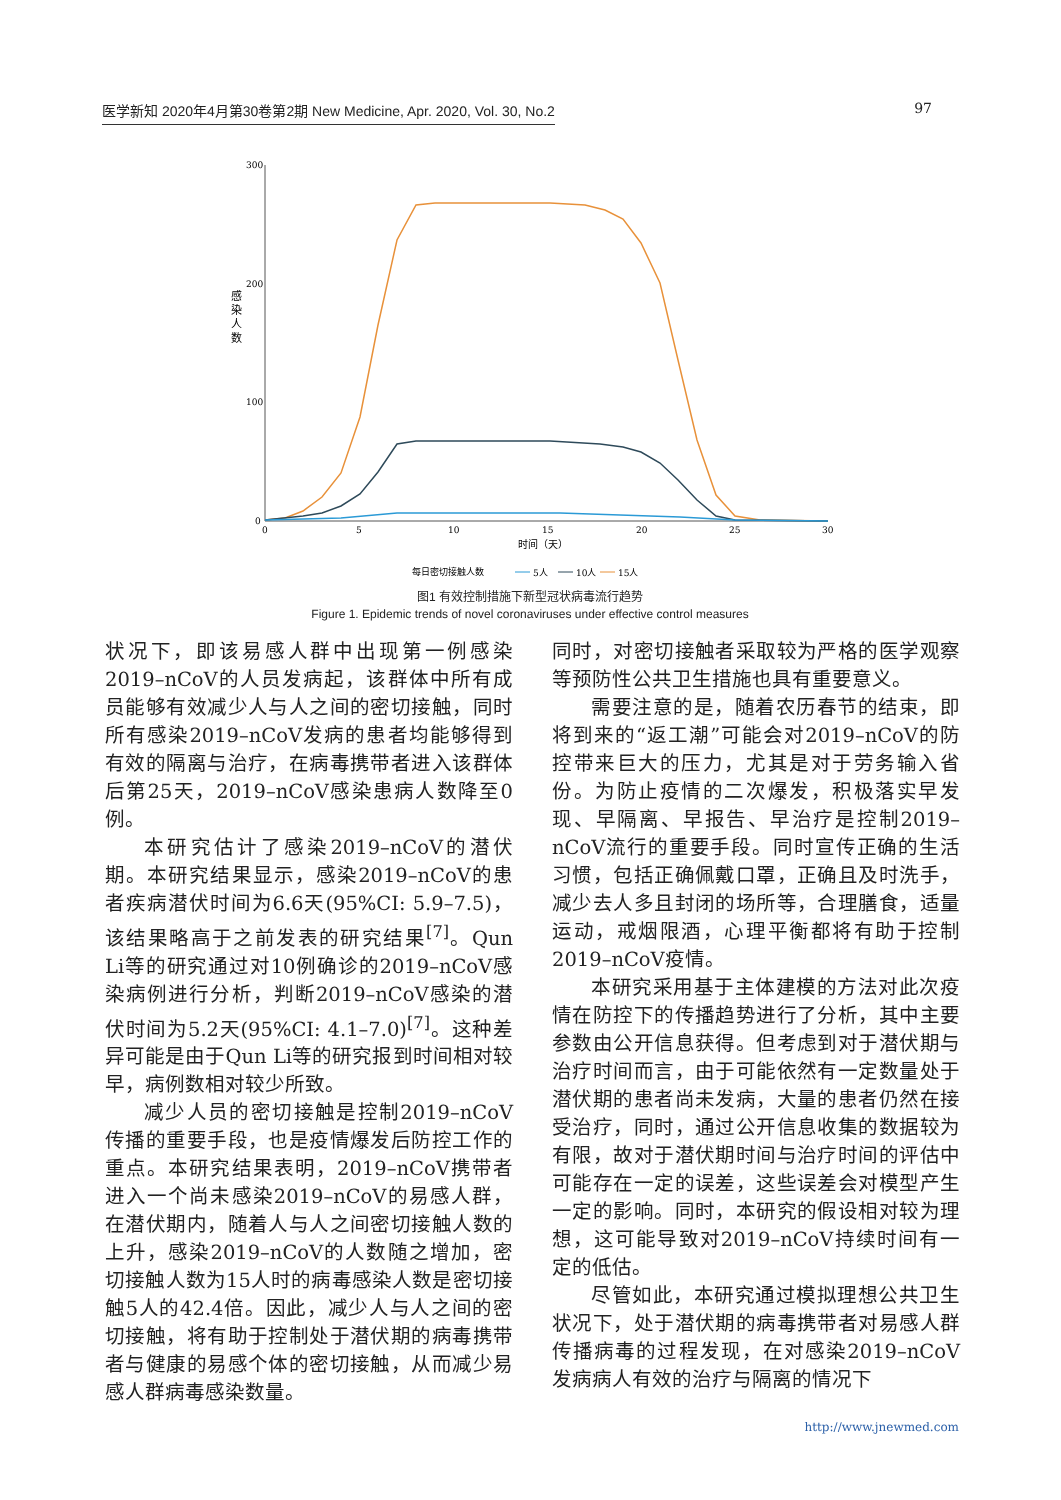医学新知 2020年4月第30卷第2期 New Medicine, Apr. 2020, Vol. 30, No.2 97
300
200
100
0
感
染
人
数
0
5
10
15
20
25
30
时间（天）
每日密切接触人数
5人
10人
15人
图1 有效控制措施下新型冠状病毒流行趋势
Figure 1. Epidemic trends of novel coronaviruses under effective control measures
状况下，即该易感人群中出现第一例感染2019–nCoV的人员发病起，该群体中所有成员能够有效减少人与人之间的密切接触，同时所有感染2019–nCoV发病的患者均能够得到有效的隔离与治疗，在病毒携带者进入该群体后第25天，2019–nCoV感染患病人数降至0例。
本研究估计了感染2019–nCoV的潜伏期。本研究结果显示，感染2019–nCoV的患者疾病潜伏时间为6.6天(95%CI: 5.9–7.5)，该结果略高于之前发表的研究结果<sup>[7]</sup>。Qun Li等的研究通过对10例确诊的2019–nCoV感染病例进行分析，判断2019–nCoV感染的潜伏时间为5.2天(95%CI: 4.1–7.0)<sup>[7]</sup>。这种差异可能是由于Qun Li等的研究报到时间相对较早，病例数相对较少所致。
减少人员的密切接触是控制2019–nCoV传播的重要手段，也是疫情爆发后防控工作的重点。本研究结果表明，2019–nCoV携带者进入一个尚未感染2019–nCoV的易感人群，在潜伏期内，随着人与人之间密切接触人数的上升，感染2019–nCoV的人数随之增加，密切接触人数为15人时的病毒感染人数是密切接触5人的42.4倍。因此，减少人与人之间的密切接触，将有助于控制处于潜伏期的病毒携带者与健康的易感个体的密切接触，从而减少易感人群病毒感染数量。
同时，对密切接触者采取较为严格的医学观察等预防性公共卫生措施也具有重要意义。
需要注意的是，随着农历春节的结束，即将到来的“返工潮”可能会对2019–nCoV的防控带来巨大的压力，尤其是对于劳务输入省份。为防止疫情的二次爆发，积极落实早发现、早隔离、早报告、早治疗是控制2019–nCoV流行的重要手段。同时宣传正确的生活习惯，包括正确佩戴口罩，正确且及时洗手，减少去人多且封闭的场所等，合理膳食，适量运动，戒烟限酒，心理平衡都将有助于控制2019–nCoV疫情。
本研究采用基于主体建模的方法对此次疫情在防控下的传播趋势进行了分析，其中主要参数由公开信息获得。但考虑到对于潜伏期与治疗时间而言，由于可能依然有一定数量处于潜伏期的患者尚未发病，大量的患者仍然在接受治疗，同时，通过公开信息收集的数据较为有限，故对于潜伏期时间与治疗时间的评估中可能存在一定的误差，这些误差会对模型产生一定的影响。同时，本研究的假设相对较为理想，这可能导致对2019–nCoV持续时间有一定的低估。
尽管如此，本研究通过模拟理想公共卫生状况下，处于潜伏期的病毒携带者对易感人群传播病毒的过程发现，在对感染2019–nCoV发病病人有效的治疗与隔离的情况下
http://www.jnewmed.com